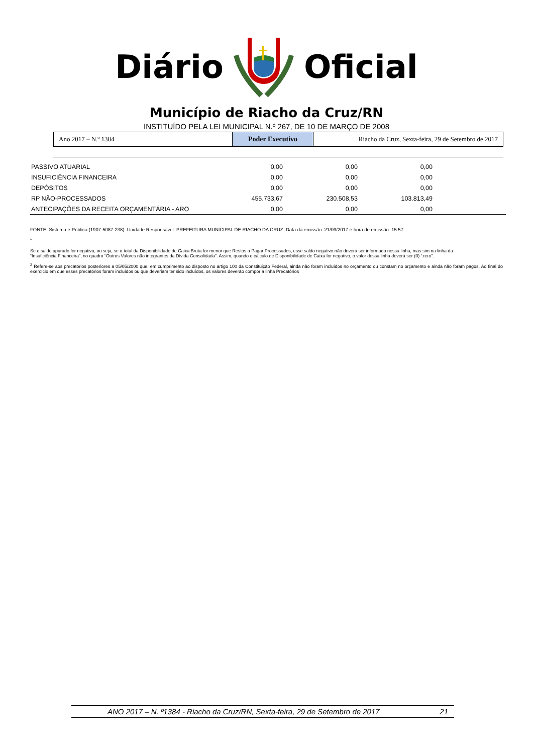Diário Oficial
Município de Riacho da Cruz/RN
INSTITUÍDO PELA LEI MUNICIPAL N.º 267, DE 10 DE MARÇO DE 2008
| Ano 2017 – N.º 1384 | Poder Executivo | Riacho da Cruz, Sexta-feira, 29 de Setembro de 2017 |
| PASSIVO ATUARIAL | 0,00 | 0,00 | 0,00 | |
| INSUFICIÊNCIA FINANCEIRA | 0,00 | 0,00 | 0,00 | |
| DEPÓSITOS | 0,00 | 0,00 | 0,00 | |
| RP NÃO-PROCESSADOS | 455.733,67 | 230.508,53 | 103.813,49 | |
| ANTECIPAÇÕES DA RECEITA ORÇAMENTÁRIA - ARO | 0,00 | 0,00 | 0,00 | |
FONTE: Sistema e-Pública (1907-5087-238). Unidade Responsável: PREFEITURA MUNICIPAL DE RIACHO DA CRUZ. Data da emissão: 21/09/2017 e hora de emissão: 15:57.
1
Se o saldo apurado for negativo, ou seja, se o total da Disponibilidade de Caixa Bruta for menor que Restos a Pagar Processados, esse saldo negativo não deverá ser informado nessa linha, mas sim na linha da
“Insuficiência Financeira”, no quadro “Outros Valores não integrantes da Dívida Consolidada”. Assim, quando o cálculo de Disponibilidade de Caixa for negativo, o valor dessa linha deverá ser (0) “zero”.
<sup>2</sup> Refere-se aos precatórios posteriores a 05/05/2000 que, em cumprimento ao disposto no artigo 100 da Constituição Federal, ainda não foram incluídos no orçamento ou constam no orçamento e ainda não foram pagos. Ao final do exercício em que esses precatórios foram incluídos ou que deveriam ter sido incluídos, os valores deverão compor a linha Precatórios
ANO 2017 – N. º1384 - Riacho da Cruz/RN, Sexta-feira, 29 de Setembro de 2017 21